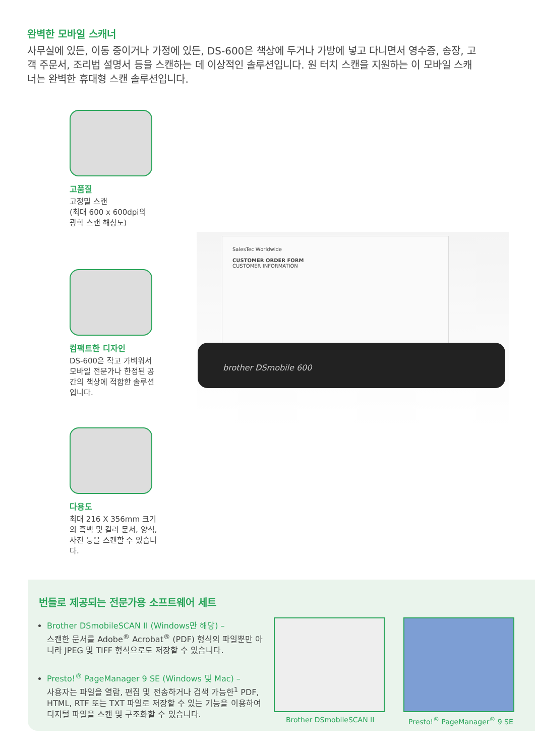완벽한 모바일 스캐너
사무실에 있든, 이동 중이거나 가정에 있든, DS-600은 책상에 두거나 가방에 넣고 다니면서 영수증, 송장, 고객 주문서, 조리법 설명서 등을 스캔하는 데 이상적인 솔루션입니다. 원 터치 스캔을 지원하는 이 모바일 스캐너는 완벽한 휴대형 스캔 솔루션입니다.
SalesTec Worldwide
CUSTOMER ORDER FORM
CUSTOMER INFORMATION
brother DSmobile 600
고품질
고정밀 스캔
(최대 600 x 600dpi의
광학 스캔 해상도)
컴팩트한 디자인
DS-600은 작고 가벼워서 모바일 전문가나 한정된 공간의 책상에 적합한 솔루션입니다.
다용도
최대 216 X 356mm 크기의 흑백 및 컬러 문서, 양식, 사진 등을 스캔할 수 있습니다.
번들로 제공되는 전문가용 소프트웨어 세트
Brother DSmobileSCAN II (Windows만 해당) –
스캔한 문서를 Adobe<sup>®</sup> Acrobat<sup>®</sup> (PDF) 형식의 파일뿐만 아니라 JPEG 및 TIFF 형식으로도 저장할 수 있습니다.
Presto!<sup>®</sup> PageManager 9 SE (Windows 및 Mac) –
사용자는 파일을 열람, 편집 및 전송하거나 검색 가능한<sup>1</sup> PDF, HTML, RTF 또는 TXT 파일로 저장할 수 있는 기능을 이용하여 디지털 파일을 스캔 및 구조화할 수 있습니다.
Brother DSmobileSCAN II Presto!<sup>®</sup> PageManager<sup>®</sup> 9 SE